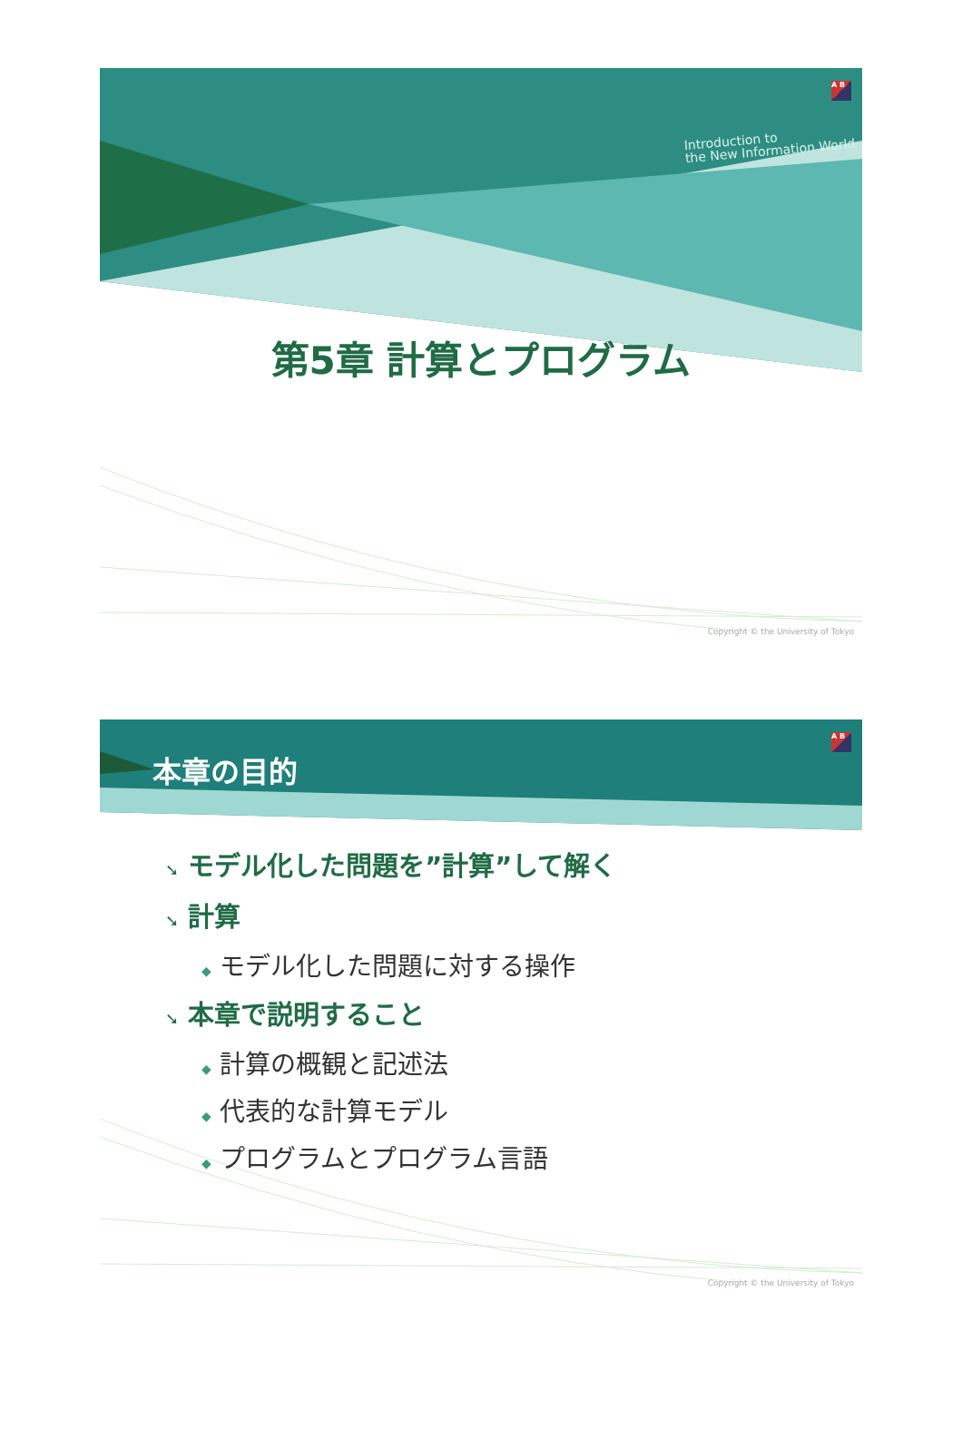A B
Introduction to
the New Information World
第5章 計算とプログラム
Copyright © the University of Tokyo
A B
本章の目的
➘ モデル化した問題を”計算”して解く
➘ 計算
◆ モデル化した問題に対する操作
➘ 本章で説明すること
◆ 計算の概観と記述法
◆ 代表的な計算モデル
◆ プログラムとプログラム言語
Copyright © the University of Tokyo